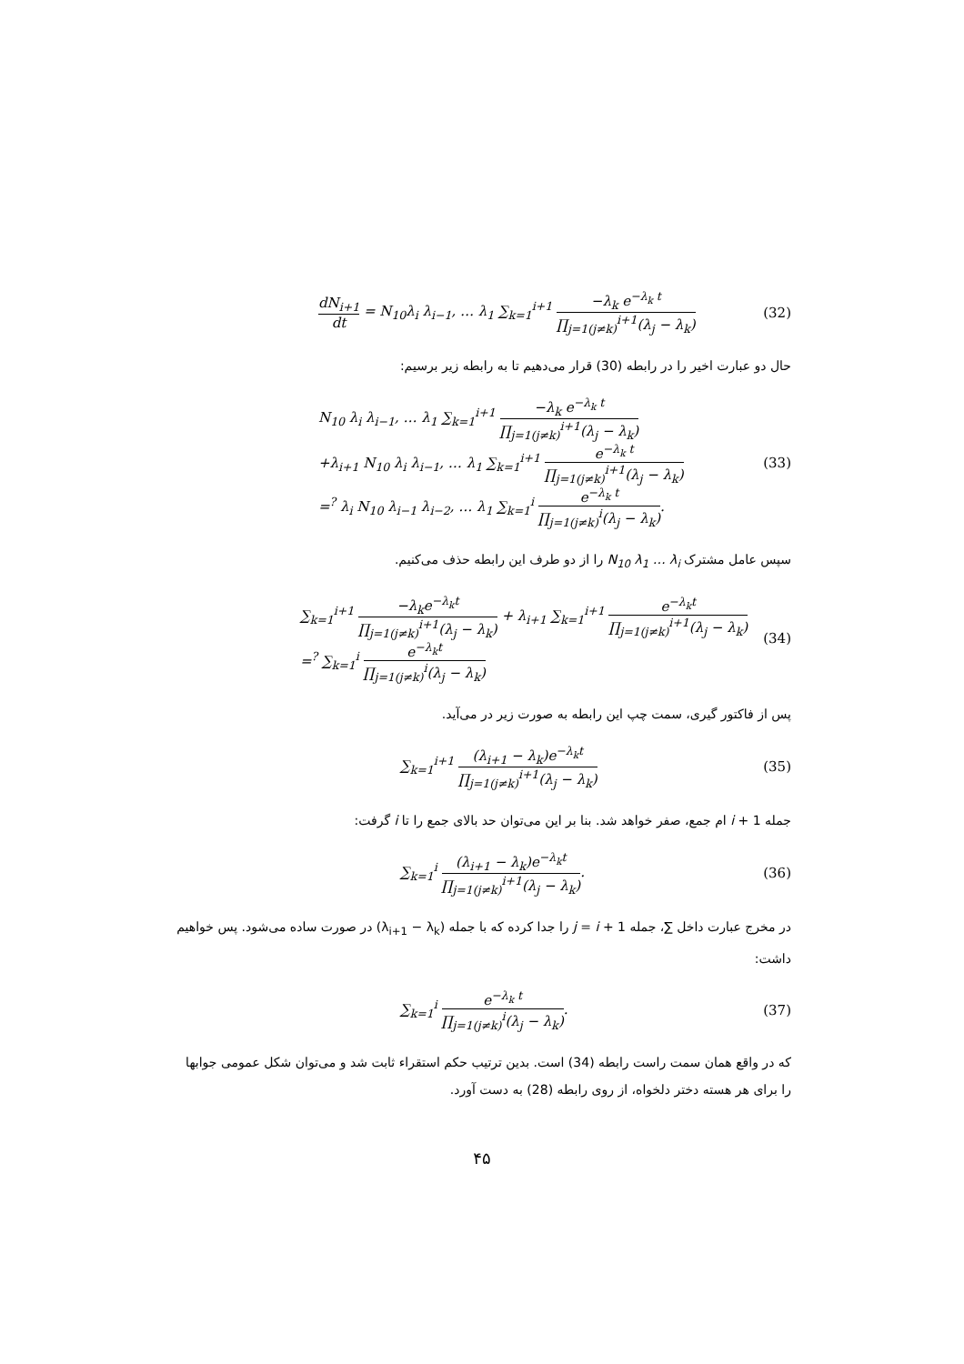dN<sub>i+1</sub> dt = N<sub>10</sub>λ<sub>i</sub> λ<sub>i−1</sub>, … λ<sub>1</sub> ∑<sub>k=1</sub><sup>i+1</sup> −λ<sub>k</sub> e<sup>−λ<sub>k</sub> t</sup> ∏<sub>j=1(j≠k)</sub><sup>i+1</sup>(λ<sub>j</sub> − λ<sub>k</sub>)
(32)
حال دو عبارت اخیر را در رابطه (30) قرار می‌دهیم تا به رابطه زیر برسیم:
N<sub>10</sub> λ<sub>i</sub> λ<sub>i−1</sub>, … λ<sub>1</sub> ∑<sub>k=1</sub><sup>i+1</sup> −λ<sub>k</sub> e<sup>−λ<sub>k</sub> t</sup> ∏<sub>j=1(j≠k)</sub><sup>i+1</sup>(λ<sub>j</sub> − λ<sub>k</sub>)
+λ<sub>i+1</sub> N<sub>10</sub> λ<sub>i</sub> λ<sub>i−1</sub>, … λ<sub>1</sub> ∑<sub>k=1</sub><sup>i+1</sup> e<sup>−λ<sub>k</sub> t</sup> ∏<sub>j=1(j≠k)</sub><sup>i+1</sup>(λ<sub>j</sub> − λ<sub>k</sub>)
=<sup>?</sup> λ<sub>i</sub> N<sub>10</sub> λ<sub>i−1</sub> λ<sub>i−2</sub>, … λ<sub>1</sub> ∑<sub>k=1</sub><sup>i</sup> e<sup>−λ<sub>k</sub> t</sup> ∏<sub>j=1(j≠k)</sub><sup>i</sup>(λ<sub>j</sub> − λ<sub>k</sub>).
(33)
سپس عامل مشترک N<sub>10</sub> λ<sub>1</sub> … λ<sub>i</sub> را از دو طرف این رابطه حذف می‌کنیم.
∑<sub>k=1</sub><sup>i+1</sup> −λ<sub>k</sub>e<sup>−λ<sub>k</sub>t</sup> ∏<sub>j=1(j≠k)</sub><sup>i+1</sup>(λ<sub>j</sub> − λ<sub>k</sub>) + λ<sub>i+1</sub> ∑<sub>k=1</sub><sup>i+1</sup> e<sup>−λ<sub>k</sub>t</sup> ∏<sub>j=1(j≠k)</sub><sup>i+1</sup>(λ<sub>j</sub> − λ<sub>k</sub>)
=<sup>?</sup> ∑<sub>k=1</sub><sup>i</sup> e<sup>−λ<sub>k</sub>t</sup> ∏<sub>j=1(j≠k)</sub><sup>i</sup>(λ<sub>j</sub> − λ<sub>k</sub>)
(34)
پس از فاکتور گیری، سمت چپ این رابطه به صورت زیر در می‌آید.
∑<sub>k=1</sub><sup>i+1</sup> (λ<sub>i+1</sub> − λ<sub>k</sub>)e<sup>−λ<sub>k</sub>t</sup> ∏<sub>j=1(j≠k)</sub><sup>i+1</sup>(λ<sub>j</sub> − λ<sub>k</sub>)
(35)
جمله i + 1 ام جمع، صفر خواهد شد. بنا بر این می‌توان حد بالای جمع را تا i گرفت:
∑<sub>k=1</sub><sup>i</sup> (λ<sub>i+1</sub> − λ<sub>k</sub>)e<sup>−λ<sub>k</sub>t</sup> ∏<sub>j=1(j≠k)</sub><sup>i+1</sup>(λ<sub>j</sub> − λ<sub>k</sub>).
(36)
در مخرج عبارت داخل ∑، جمله j = i + 1 را جدا کرده که با جمله (λ<sub>i+1</sub> − λ<sub>k</sub>) در صورت ساده می‌شود. پس خواهیم داشت:
∑<sub>k=1</sub><sup>i</sup> e<sup>−λ<sub>k</sub> t</sup> ∏<sub>j=1(j≠k)</sub><sup>i</sup>(λ<sub>j</sub> − λ<sub>k</sub>).
(37)
که در واقع همان سمت راست رابطه (34) است. بدین ترتیب حکم استقراء ثابت شد و می‌توان شکل عمومی جوابها را برای هر هسته دختر دلخواه، از روی رابطه (28) به دست آورد.
۴۵